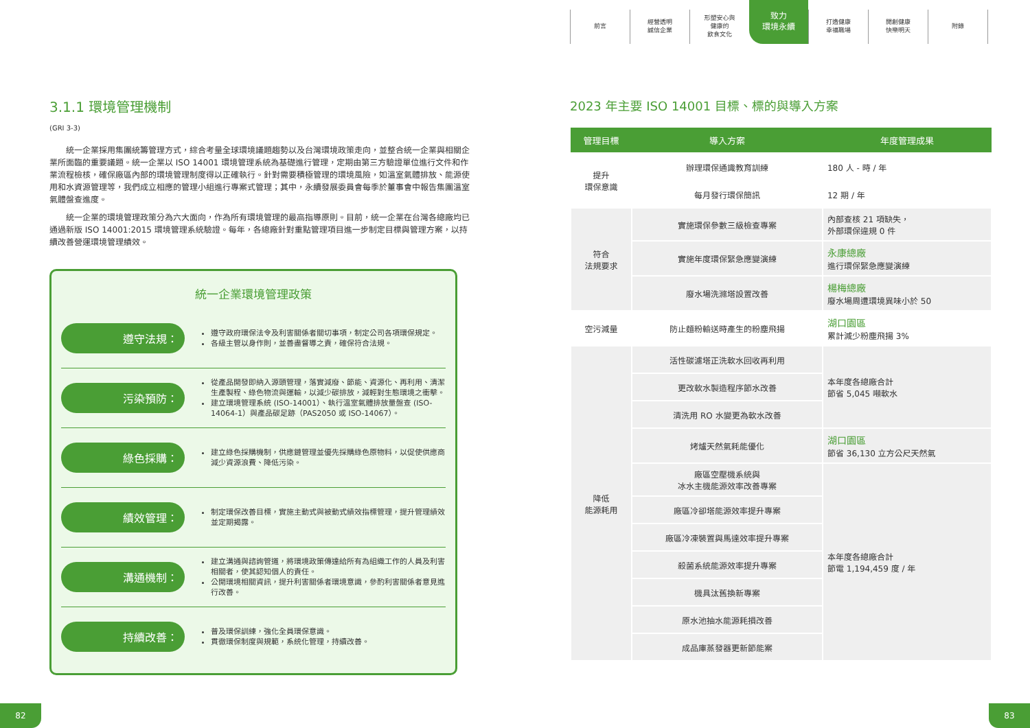前言 經營透明
誠信企業
形塑安心與
健康的
飲食文化
致力
環境永續
打造健康
幸福職場
開創健康
快樂明天
附錄
3.1.1 環境管理機制
(GRI 3-3)
統一企業採用集團統籌管理方式，綜合考量全球環境議題趨勢以及台灣環境政策走向，並整合統一企業與相關企業所面臨的重要議題。統一企業以 ISO 14001 環境管理系統為基礎進行管理，定期由第三方驗證單位進行文件和作業流程檢核，確保廠區內部的環境管理制度得以正確執行。針對需要積極管理的環境風險，如溫室氣體排放、能源使用和水資源管理等，我們成立相應的管理小組進行專案式管理；其中，永續發展委員會每季於董事會中報告集團溫室氣體盤查進度。
統一企業的環境管理政策分為六大面向，作為所有環境管理的最高指導原則。目前，統一企業在台灣各總廠均已通過新版 ISO 14001:2015 環境管理系統驗證。每年，各總廠針對重點管理項目進一步制定目標與管理方案，以持續改善營運環境管理績效。
統一企業環境管理政策
遵守法規：
遵守政府環保法令及利害關係者關切事項，制定公司各項環保規定。
各級主管以身作則，並善盡督導之責，確保符合法規。
污染預防：
從產品開發即納入源頭管理，落實減廢、節能、資源化、再利用、清潔生產製程、綠色物流與運輸，以減少碳排放，減輕對生態環境之衝擊。
建立環境管理系統 (ISO-14001）、執行溫室氣體排放量盤查 (ISO-14064-1）與產品碳足跡（PAS2050 或 ISO-14067）。
綠色採購：
建立綠色採購機制，供應鏈管理並優先採購綠色原物料，以促使供應商減少資源浪費、降低污染。
績效管理：
制定環保改善目標，實施主動式與被動式績效指標管理，提升管理績效並定期揭露。
溝通機制：
建立溝通與諮詢管道，將環境政策傳達給所有為組織工作的人員及利害相關者，使其認知個人的責任。
公開環境相關資訊，提升利害關係者環境意識，參酌利害關係者意見進行改善。
持續改善：
普及環保訓練，強化全員環保意識。
貫徹環保制度與規範，系統化管理，持續改善。
2023 年主要 ISO 14001 目標、標的與導入方案
| 管理目標 | 導入方案 | 年度管理成果 |
| --- | --- | --- |
| 提升 環保意識 | 辦理環保通識教育訓練 | 180 人 - 時 / 年 |
| | 每月發行環保簡訊 | 12 期 / 年 |
| 符合 法規要求 | 實施環保參數三級檢查專案 | 內部查核 21 項缺失， 外部環保違規 0 件 |
| | 實施年度環保緊急應變演練 | 永康總廠 進行環保緊急應變演練 |
| | 廢水場洗滌塔設置改善 | 楊梅總廠 廢水場周遭環境異味小於 50 |
| 空污減量 | 防止麵粉輸送時產生的粉塵飛揚 | 湖口園區 累計減少粉塵飛揚 3% |
| 降低 能源耗用 | 活性碳濾塔正洗軟水回收再利用 | 本年度各總廠合計 節省 5,045 噸軟水 |
| | 更改軟水製造程序節水改善 | |
| | 清洗用 RO 水變更為軟水改善 | |
| | 烤爐天然氣耗能優化 | 湖口園區 節省 36,130 立方公尺天然氣 |
| | 廠區空壓機系統與 冰水主機能源效率改善專案 | 本年度各總廠合計 節電 1,194,459 度 / 年 |
| | 廠區冷卻塔能源效率提升專案 | |
| | 廠區冷凍裝置與馬達效率提升專案 | |
| | 殺菌系統能源效率提升專案 | |
| | 機具汰舊換新專案 | |
| | 原水池抽水能源耗損改善 | |
| | 成品庫蒸發器更新節能案 | |
82 83